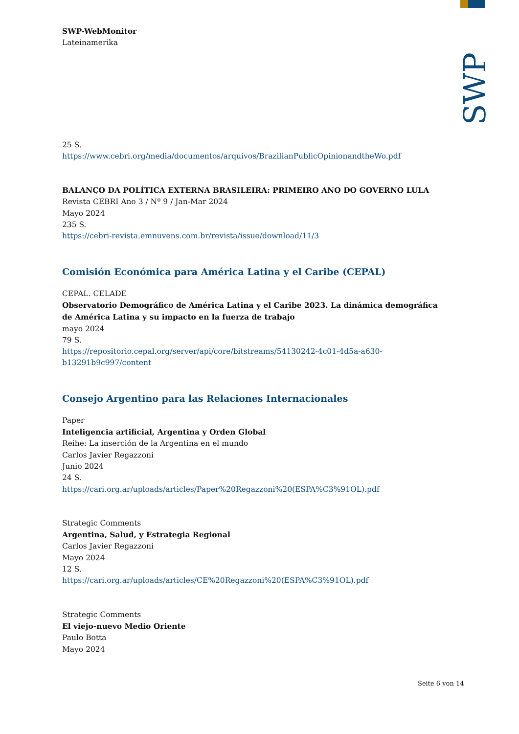SWP
SWP-WebMonitor
Lateinamerika
25 S.
https://www.cebri.org/media/documentos/arquivos/BrazilianPublicOpinionandtheWo.pdf
BALANÇO DA POLÍTICA EXTERNA BRASILEIRA: PRIMEIRO ANO DO GOVERNO LULA
Revista CEBRI Ano 3 / Nº 9 / Jan-Mar 2024
Mayo 2024
235 S.
https://cebri-revista.emnuvens.com.br/revista/issue/download/11/3
Comisión Económica para América Latina y el Caribe (CEPAL)
CEPAL. CELADE
Observatorio Demográfico de América Latina y el Caribe 2023. La dinámica demográfica de América Latina y su impacto en la fuerza de trabajo
mayo 2024
79 S.
https://repositorio.cepal.org/server/api/core/bitstreams/54130242-4c01-4d5a-a630-b13291b9c997/content
Consejo Argentino para las Relaciones Internacionales
Paper
Inteligencia artificial, Argentina y Orden Global
Reihe: La inserción de la Argentina en el mundo
Carlos Javier Regazzoni
Junio 2024
24 S.
https://cari.org.ar/uploads/articles/Paper%20Regazzoni%20(ESPA%C3%91OL).pdf
Strategic Comments
Argentina, Salud, y Estrategia Regional
Carlos Javier Regazzoni
Mayo 2024
12 S.
https://cari.org.ar/uploads/articles/CE%20Regazzoni%20(ESPA%C3%91OL).pdf
Strategic Comments
El viejo-nuevo Medio Oriente
Paulo Botta
Mayo 2024
Seite 6 von 14